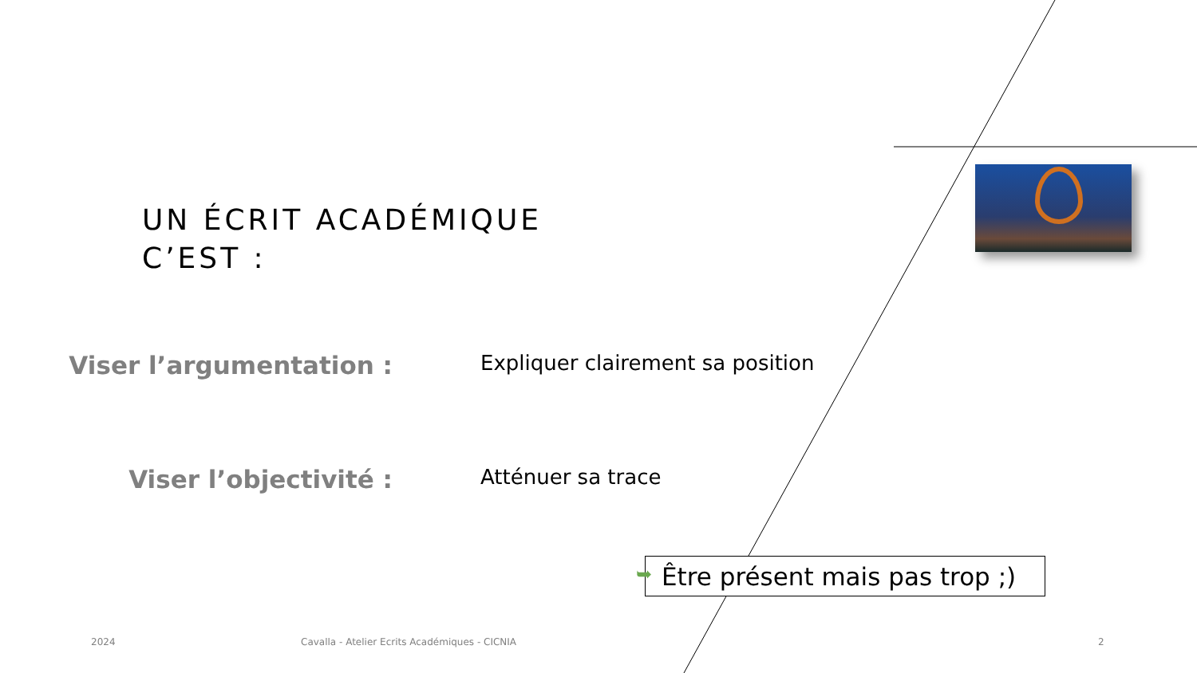UN ÉCRIT ACADÉMIQUE
C’EST :
Viser l’argumentation : Expliquer clairement sa position
Viser l’objectivité : Atténuer sa trace
Être présent mais pas trop ;)
➥
2024
Cavalla - Atelier Ecrits Académiques - CICNIA
2